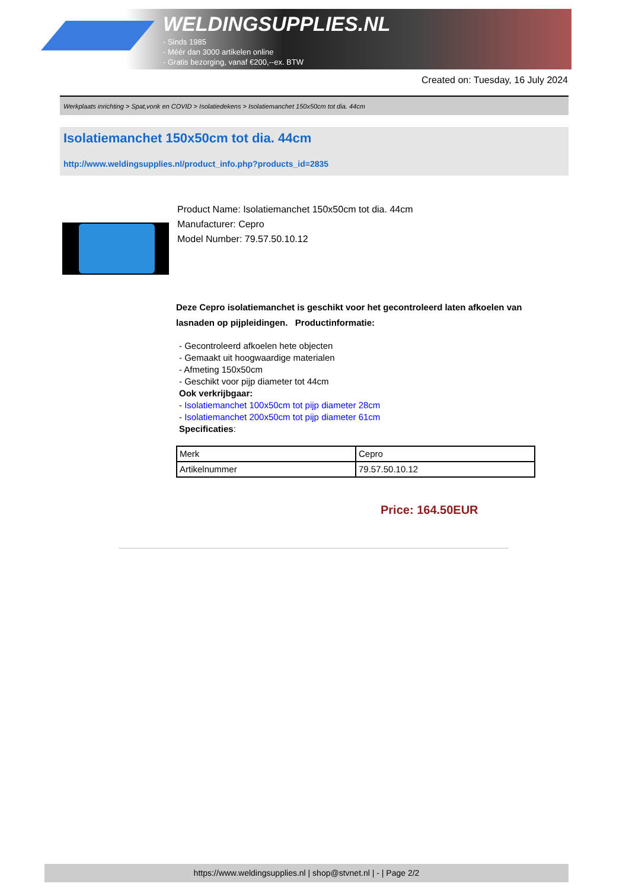WELDINGSUPPLIES.NL
- Sinds 1985
- Méér dan 3000 artikelen online
- Gratis bezorging, vanaf €200,--ex. BTW
Created on: Tuesday, 16 July 2024
Werkplaats inrichting > Spat,vonk en COVID > Isolatiedekens > Isolatiemanchet 150x50cm tot dia. 44cm
Isolatiemanchet 150x50cm tot dia. 44cm
http://www.weldingsupplies.nl/product_info.php?products_id=2835
Product Name: Isolatiemanchet 150x50cm tot dia. 44cm
Manufacturer: Cepro
Model Number: 79.57.50.10.12
Deze Cepro isolatiemanchet is geschikt voor het gecontroleerd laten afkoelen van lasnaden op pijpleidingen. Productinformatie:
- Gecontroleerd afkoelen hete objecten
- Gemaakt uit hoogwaardige materialen
- Afmeting 150x50cm
- Geschikt voor pijp diameter tot 44cm
Ook verkrijbgaar:
- Isolatiemanchet 100x50cm tot pijp diameter 28cm
- Isolatiemanchet 200x50cm tot pijp diameter 61cm
Specificaties:
| Merk | Cepro |
| Artikelnummer | 79.57.50.10.12 |
Price: 164.50EUR
https://www.weldingsupplies.nl | shop@stvnet.nl | - | Page 2/2